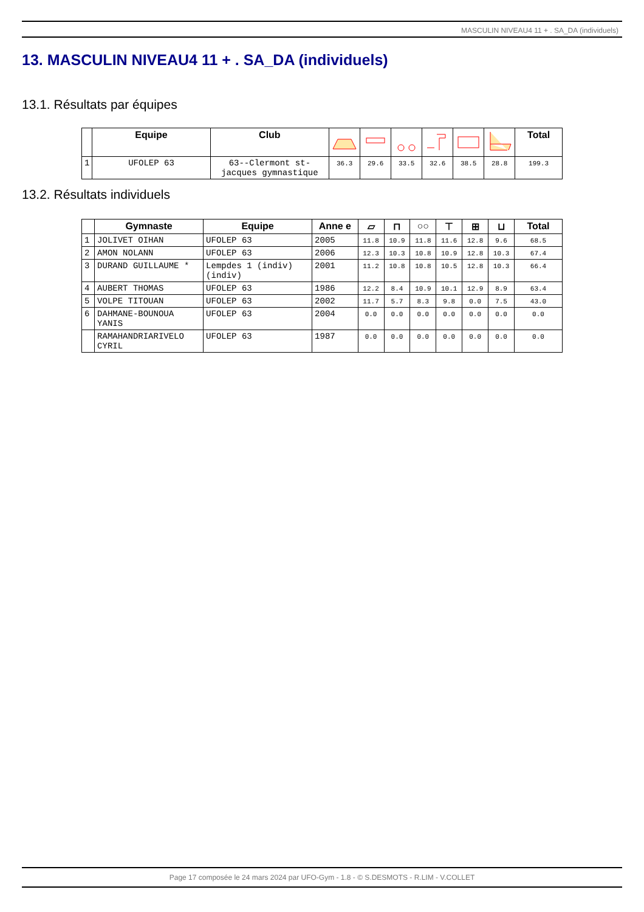MASCULIN NIVEAU4 11 + . SA_DA (individuels)
13. MASCULIN NIVEAU4 11 + . SA_DA (individuels)
13.1. Résultats par équipes
| | Equipe | Club | | | | | | | Total |
| --- | --- | --- | --- | --- | --- | --- | --- | --- | --- |
| 1 | UFOLEP 63 | 63--Clermont st-jacques gymnastique | 36.3 | 29.6 | 33.5 | 32.6 | 38.5 | 28.8 | 199.3 |
13.2. Résultats individuels
| | Gymnaste | Equipe | Anne e | ▱ | ⊓ | ○○ | ⊤ | ⊞ | ⊔ | Total |
| --- | --- | --- | --- | --- | --- | --- | --- | --- | --- | --- |
| 1 | JOLIVET OIHAN | UFOLEP 63 | 2005 | 11.8 | 10.9 | 11.8 | 11.6 | 12.8 | 9.6 | 68.5 |
| 2 | AMON NOLANN | UFOLEP 63 | 2006 | 12.3 | 10.3 | 10.8 | 10.9 | 12.8 | 10.3 | 67.4 |
| 3 | DURAND GUILLAUME * | Lempdes 1 (indiv) (indiv) | 2001 | 11.2 | 10.8 | 10.8 | 10.5 | 12.8 | 10.3 | 66.4 |
| 4 | AUBERT THOMAS | UFOLEP 63 | 1986 | 12.2 | 8.4 | 10.9 | 10.1 | 12.9 | 8.9 | 63.4 |
| 5 | VOLPE TITOUAN | UFOLEP 63 | 2002 | 11.7 | 5.7 | 8.3 | 9.8 | 0.0 | 7.5 | 43.0 |
| 6 | DAHMANE-BOUNOUA YANIS | UFOLEP 63 | 2004 | 0.0 | 0.0 | 0.0 | 0.0 | 0.0 | 0.0 | 0.0 |
| | RAMAHANDRIARIVELO CYRIL | UFOLEP 63 | 1987 | 0.0 | 0.0 | 0.0 | 0.0 | 0.0 | 0.0 | 0.0 |
Page 17 composée le 24 mars 2024 par UFO-Gym - 1.8 - © S.DESMOTS - R.LIM - V.COLLET